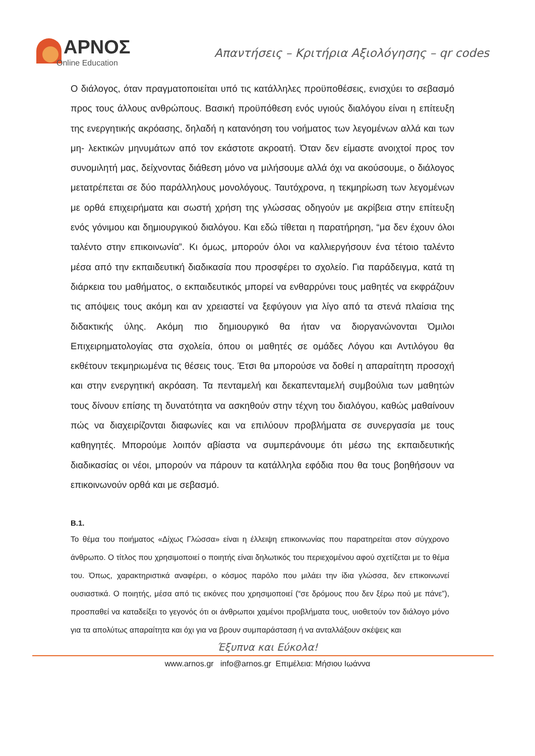ΑΡΝΟΣ
Online Education
Απαντήσεις – Κριτήρια Αξιολόγησης – qr codes
Ο διάλογος, όταν πραγματοποιείται υπό τις κατάλληλες προϋποθέσεις, ενισχύει το σεβασμό προς τους άλλους ανθρώπους. Βασική προϋπόθεση ενός υγιούς διαλόγου είναι η επίτευξη της ενεργητικής ακρόασης, δηλαδή η κατανόηση του νοήματος των λεγομένων αλλά και των μη- λεκτικών μηνυμάτων από τον εκάστοτε ακροατή. Όταν δεν είμαστε ανοιχτοί προς τον συνομιλητή μας, δείχνοντας διάθεση μόνο να μιλήσουμε αλλά όχι να ακούσουμε, ο διάλογος μετατρέπεται σε δύο παράλληλους μονολόγους. Ταυτόχρονα, η τεκμηρίωση των λεγομένων με ορθά επιχειρήματα και σωστή χρήση της γλώσσας οδηγούν με ακρίβεια στην επίτευξη ενός γόνιμου και δημιουργικού διαλόγου. Και εδώ τίθεται η παρατήρηση, “μα δεν έχουν όλοι ταλέντο στην επικοινωνία”. Κι όμως, μπορούν όλοι να καλλιεργήσουν ένα τέτοιο ταλέντο μέσα από την εκπαιδευτική διαδικασία που προσφέρει το σχολείο. Για παράδειγμα, κατά τη διάρκεια του μαθήματος, ο εκπαιδευτικός μπορεί να ενθαρρύνει τους μαθητές να εκφράζουν τις απόψεις τους ακόμη και αν χρειαστεί να ξεφύγουν για λίγο από τα στενά πλαίσια της διδακτικής ύλης. Ακόμη πιο δημιουργικό θα ήταν να διοργανώνονται Όμιλοι Επιχειρηματολογίας στα σχολεία, όπου οι μαθητές σε ομάδες Λόγου και Αντιλόγου θα εκθέτουν τεκμηριωμένα τις θέσεις τους. Έτσι θα μπορούσε να δοθεί η απαραίτητη προσοχή και στην ενεργητική ακρόαση. Τα πενταμελή και δεκαπενταμελή συμβούλια των μαθητών τους δίνουν επίσης τη δυνατότητα να ασκηθούν στην τέχνη του διαλόγου, καθώς μαθαίνουν πώς να διαχειρίζονται διαφωνίες και να επιλύουν προβλήματα σε συνεργασία με τους καθηγητές. Μπορούμε λοιπόν αβίαστα να συμπεράνουμε ότι μέσω της εκπαιδευτικής διαδικασίας οι νέοι, μπορούν να πάρουν τα κατάλληλα εφόδια που θα τους βοηθήσουν να επικοινωνούν ορθά και με σεβασμό.
Β.1.
Το θέμα του ποιήματος «Δίχως Γλώσσα» είναι η έλλειψη επικοινωνίας που παρατηρείται στον σύγχρονο άνθρωπο. Ο τίτλος που χρησιμοποιεί ο ποιητής είναι δηλωτικός του περιεχομένου αφού σχετίζεται με το θέμα του. Όπως, χαρακτηριστικά αναφέρει, ο κόσμος παρόλο που μιλάει την ίδια γλώσσα, δεν επικοινωνεί ουσιαστικά. Ο ποιητής, μέσα από τις εικόνες που χρησιμοποιεί (“σε δρόμους που δεν ξέρω πού με πάνε”), προσπαθεί να καταδείξει το γεγονός ότι οι άνθρωποι χαμένοι προβλήματα τους, υιοθετούν τον διάλογο μόνο για τα απολύτως απαραίτητα και όχι για να βρουν συμπαράσταση ή να ανταλλάξουν σκέψεις και
Έξυπνα και Εύκολα!
www.arnos.gr info@arnos.gr Επιμέλεια: Μήσιου Ιωάννα